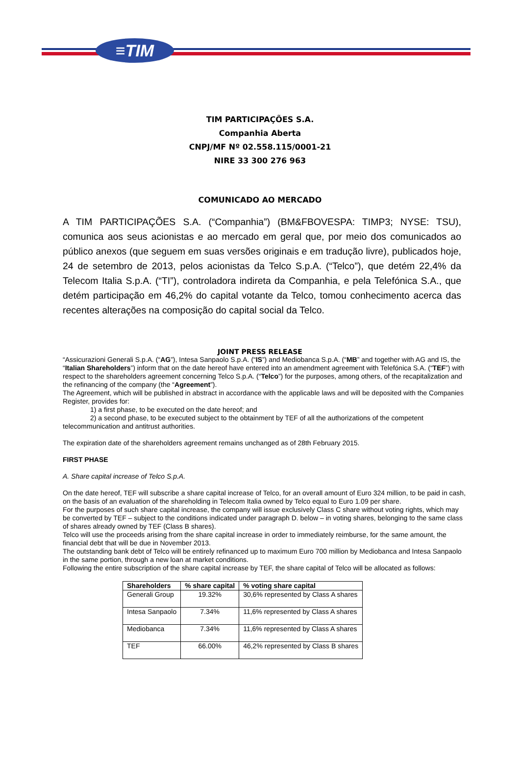≡TIM
TIM PARTICIPAÇÕES S.A.
Companhia Aberta
CNPJ/MF Nº 02.558.115/0001-21
NIRE 33 300 276 963
COMUNICADO AO MERCADO
A TIM PARTICIPAÇÕES S.A. (“Companhia”) (BM&FBOVESPA: TIMP3; NYSE: TSU), comunica aos seus acionistas e ao mercado em geral que, por meio dos comunicados ao público anexos (que seguem em suas versões originais e em tradução livre), publicados hoje, 24 de setembro de 2013, pelos acionistas da Telco S.p.A. (“Telco”), que detém 22,4% da Telecom Italia S.p.A. (“TI”), controladora indireta da Companhia, e pela Telefónica S.A., que detém participação em 46,2% do capital votante da Telco, tomou conhecimento acerca das recentes alterações na composição do capital social da Telco.
JOINT PRESS RELEASE
“Assicurazioni Generali S.p.A. (“AG”), Intesa Sanpaolo S.p.A. (“IS”) and Mediobanca S.p.A. (“MB” and together with AG and IS, the “Italian Shareholders”) inform that on the date hereof have entered into an amendment agreement with Telefónica S.A. (“TEF”) with respect to the shareholders agreement concerning Telco S.p.A. (“Telco”) for the purposes, among others, of the recapitalization and the refinancing of the company (the “Agreement”).
The Agreement, which will be published in abstract in accordance with the applicable laws and will be deposited with the Companies Register, provides for:
1) a first phase, to be executed on the date hereof; and
2) a second phase, to be executed subject to the obtainment by TEF of all the authorizations of the competent telecommunication and antitrust authorities.
The expiration date of the shareholders agreement remains unchanged as of 28th February 2015.
FIRST PHASE
A. Share capital increase of Telco S.p.A.
On the date hereof, TEF will subscribe a share capital increase of Telco, for an overall amount of Euro 324 million, to be paid in cash, on the basis of an evaluation of the shareholding in Telecom Italia owned by Telco equal to Euro 1.09 per share.
For the purposes of such share capital increase, the company will issue exclusively Class C share without voting rights, which may be converted by TEF – subject to the conditions indicated under paragraph D. below – in voting shares, belonging to the same class of shares already owned by TEF (Class B shares).
Telco will use the proceeds arising from the share capital increase in order to immediately reimburse, for the same amount, the financial debt that will be due in November 2013.
The outstanding bank debt of Telco will be entirely refinanced up to maximum Euro 700 million by Mediobanca and Intesa Sanpaolo in the same portion, through a new loan at market conditions.
Following the entire subscription of the share capital increase by TEF, the share capital of Telco will be allocated as follows:
| Shareholders | % share capital | % voting share capital |
| --- | --- | --- |
| Generali Group | 19.32% | 30,6% represented by Class A shares |
| Intesa Sanpaolo | 7.34% | 11,6% represented by Class A shares |
| Mediobanca | 7.34% | 11,6% represented by Class A shares |
| TEF | 66.00% | 46,2% represented by Class B shares |